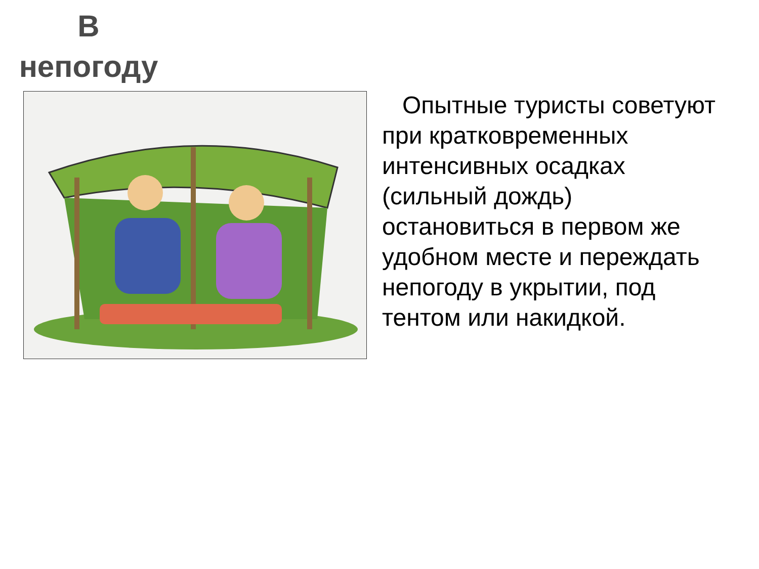В
непогоду
Опытные туристы советуют при кратковременных интенсивных осадках (сильный дождь) остановиться в первом же удобном месте и переждать непогоду в укрытии, под тентом или накидкой.